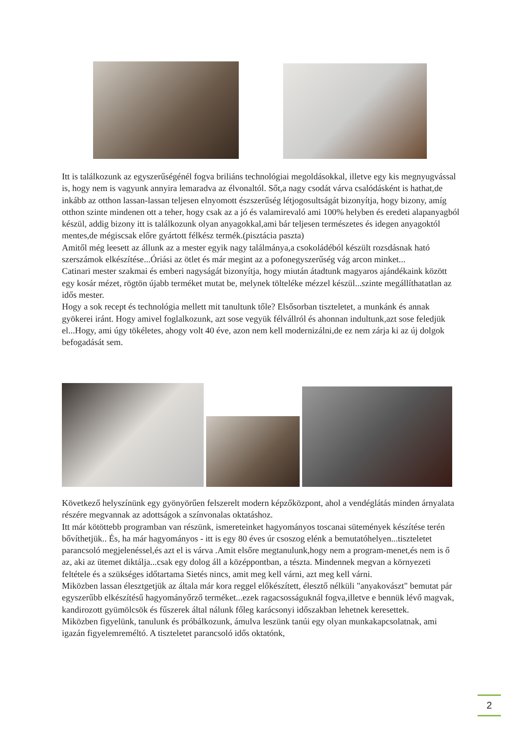Itt is találkozunk az egyszerűségénél fogva briliáns technológiai megoldásokkal, illetve egy kis megnyugvással is, hogy nem is vagyunk annyira lemaradva az élvonaltól. Sőt,a nagy csodát várva csalódásként is hathat,de inkább az otthon lassan-lassan teljesen elnyomott észszerűség létjogosultságát bizonyítja, hogy bizony, amíg otthon szinte mindenen ott a teher, hogy csak az a jó és valamirevaló ami 100% helyben és eredeti alapanyagból készül, addig bizony itt is találkozunk olyan anyagokkal,ami bár teljesen természetes és idegen anyagoktól mentes,de mégiscsak előre gyártott félkész termék.(pisztácia paszta)
Amitől még leesett az állunk az a mester egyik nagy találmánya,a csokoládéból készült rozsdásnak ható szerszámok elkészítése...Óriási az ötlet és már megint az a pofonegyszerűség vág arcon minket...
Catinari mester szakmai és emberi nagyságát bizonyítja, hogy miután átadtunk magyaros ajándékaink között egy kosár mézet, rögtön újabb terméket mutat be, melynek tölteléke mézzel készül...szinte megállíthatatlan az idős mester.
Hogy a sok recept és technológia mellett mit tanultunk tőle? Elsősorban tiszteletet, a munkánk és annak gyökerei iránt. Hogy amivel foglalkozunk, azt sose vegyük félvállról és ahonnan indultunk,azt sose feledjük el...Hogy, ami úgy tökéletes, ahogy volt 40 éve, azon nem kell modernizálni,de ez nem zárja ki az új dolgok befogadását sem.
Következő helyszínünk egy gyönyörűen felszerelt modern képzőközpont, ahol a vendéglátás minden árnyalata részére megvannak az adottságok a színvonalas oktatáshoz.
Itt már kötöttebb programban van részünk, ismereteinket hagyományos toscanai sütemények készítése terén bővíthetjük.. És, ha már hagyományos - itt is egy 80 éves úr csoszog elénk a bemutatóhelyen...tiszteletet parancsoló megjelenéssel,és azt el is várva .Amit elsőre megtanulunk,hogy nem a program-menet,és nem is ő az, aki az ütemet diktálja...csak egy dolog áll a középpontban, a tészta. Mindennek megvan a környezeti feltétele és a szükséges időtartama Sietés nincs, amit meg kell várni, azt meg kell várni.
Miközben lassan élesztgetjük az általa már kora reggel előkészített, élesztő nélküli "anyakovászt" bemutat pár egyszerűbb elkészítésű hagyományőrző terméket...ezek ragacsosságuknál fogva,illetve e bennük lévő magvak, kandirozott gyümölcsök és fűszerek által nálunk főleg karácsonyi időszakban lehetnek keresettek.
Miközben figyelünk, tanulunk és próbálkozunk, ámulva leszünk tanúi egy olyan munkakapcsolatnak, ami igazán figyelemreméltó. A tiszteletet parancsoló idős oktatónk,
2